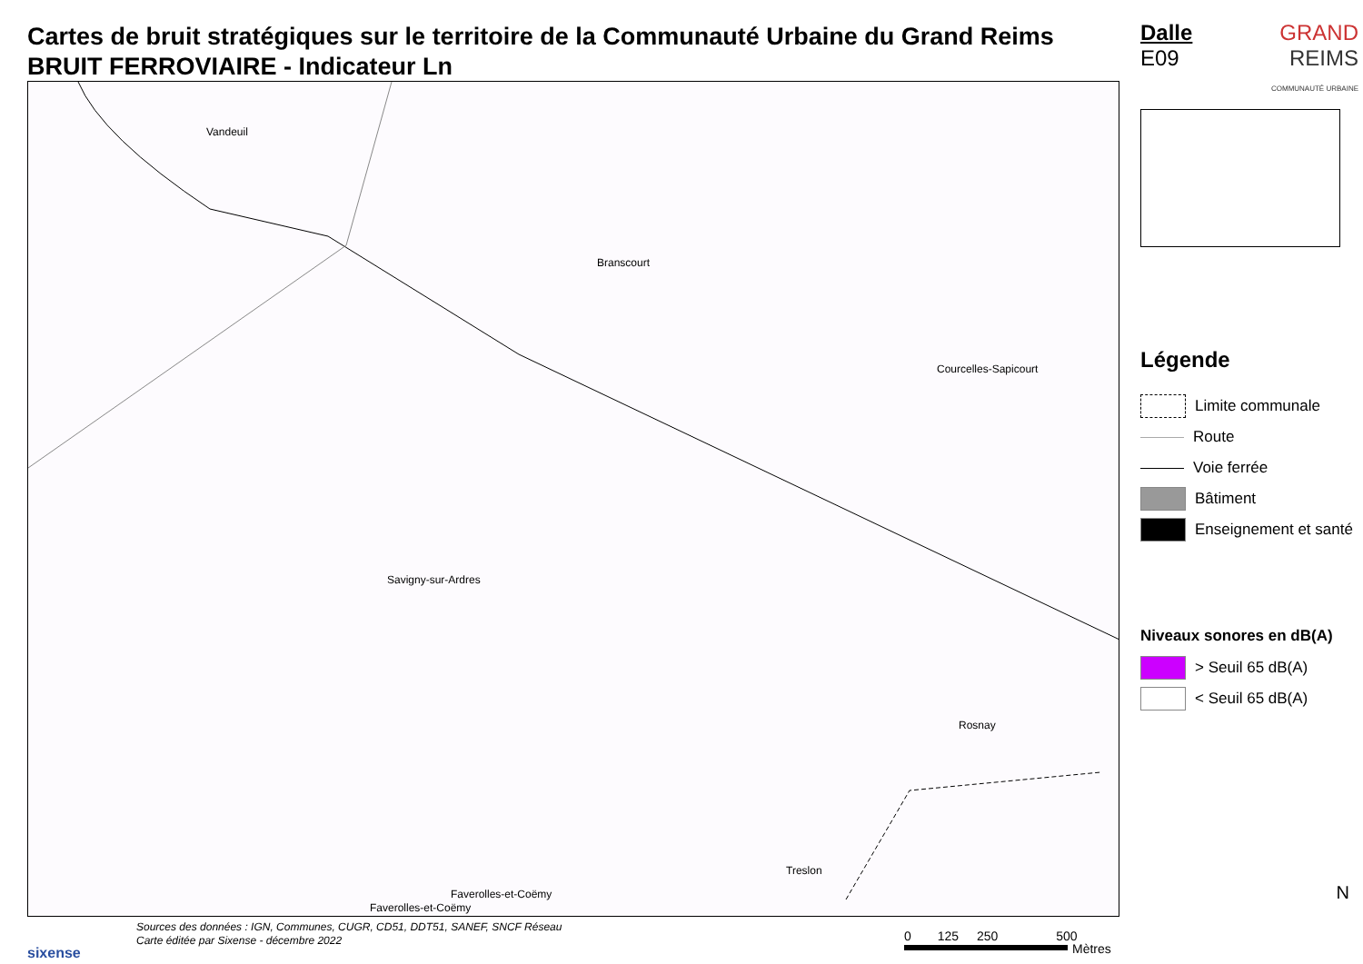Cartes de bruit stratégiques sur le territoire de la Communauté Urbaine du Grand Reims
BRUIT FERROVIAIRE - Indicateur Ln
Vandeuil
Branscourt
Courcelles-Sapicourt
Savigny-sur-Ardres
Rosnay
Treslon
Faverolles-et-Coëmy
Faverolles-et-Coëmy
Dalle
E09
GRAND
REIMS
COMMUNAUTÉ URBAINE
Légende
Limite communale
Route
Voie ferrée
Bâtiment
Enseignement et santé
Niveaux sonores en dB(A)
> Seuil 65 dB(A)
< Seuil 65 dB(A)
N
sixense
Sources des données : IGN, Communes, CUGR, CD51, DDT51, SANEF, SNCF Réseau
Carte éditée par Sixense - décembre 2022
0 125 250 500
Mètres